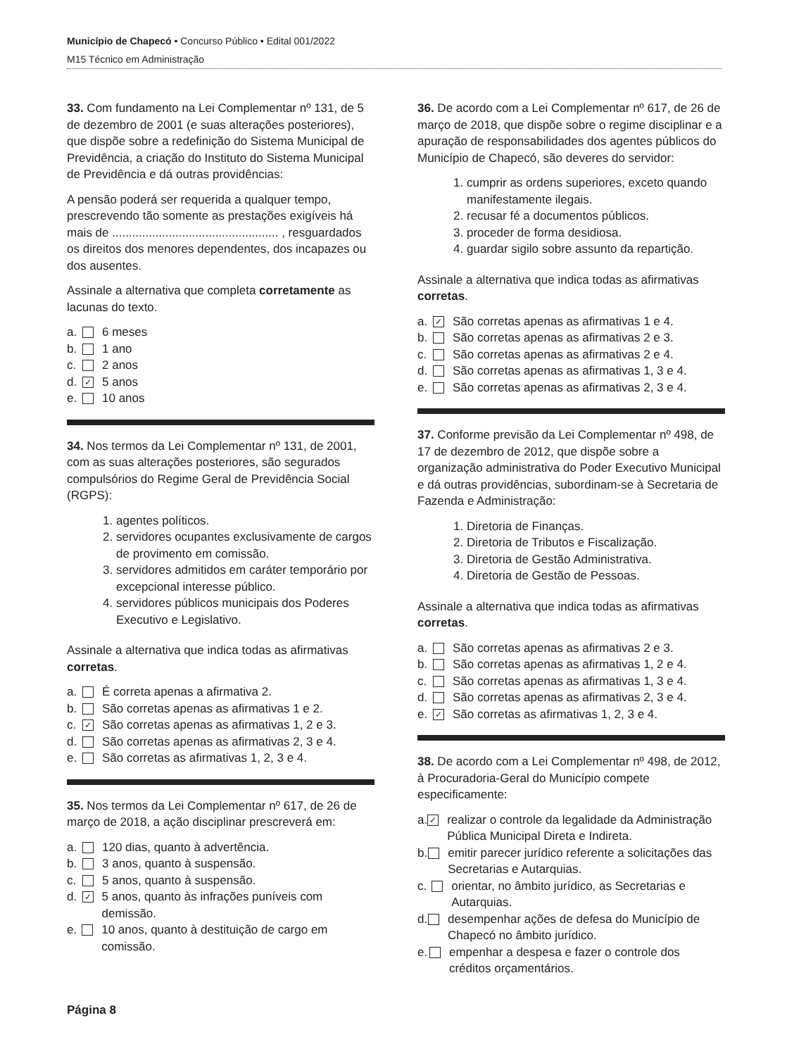Município de Chapecó • Concurso Público • Edital 001/2022
M15 Técnico em Administração
33. Com fundamento na Lei Complementar nº 131, de 5 de dezembro de 2001 (e suas alterações posteriores), que dispõe sobre a redefinição do Sistema Municipal de Previdência, a criação do Instituto do Sistema Municipal de Previdência e dá outras providências:
A pensão poderá ser requerida a qualquer tempo, prescrevendo tão somente as prestações exigíveis há mais de .................................................. , resguardados os direitos dos menores dependentes, dos incapazes ou dos ausentes.
Assinale a alternativa que completa corretamente as lacunas do texto.
a. 6 meses
b. 1 ano
c. 2 anos
d. ✓ 5 anos
e. 10 anos
34. Nos termos da Lei Complementar nº 131, de 2001, com as suas alterações posteriores, são segurados compulsórios do Regime Geral de Previdência Social (RGPS):
1. agentes políticos.
2. servidores ocupantes exclusivamente de cargos de provimento em comissão.
3. servidores admitidos em caráter temporário por excepcional interesse público.
4. servidores públicos municipais dos Poderes Executivo e Legislativo.
Assinale a alternativa que indica todas as afirmativas corretas.
a. É correta apenas a afirmativa 2.
b. São corretas apenas as afirmativas 1 e 2.
c. ✓ São corretas apenas as afirmativas 1, 2 e 3.
d. São corretas apenas as afirmativas 2, 3 e 4.
e. São corretas as afirmativas 1, 2, 3 e 4.
35. Nos termos da Lei Complementar nº 617, de 26 de março de 2018, a ação disciplinar prescreverá em:
a. 120 dias, quanto à advertência.
b. 3 anos, quanto à suspensão.
c. 5 anos, quanto à suspensão.
d. ✓ 5 anos, quanto às infrações puníveis com demissão.
e. 10 anos, quanto à destituição de cargo em comissão.
36. De acordo com a Lei Complementar nº 617, de 26 de março de 2018, que dispõe sobre o regime disciplinar e a apuração de responsabilidades dos agentes públicos do Município de Chapecó, são deveres do servidor:
1. cumprir as ordens superiores, exceto quando manifestamente ilegais.
2. recusar fé a documentos públicos.
3. proceder de forma desidiosa.
4. guardar sigilo sobre assunto da repartição.
Assinale a alternativa que indica todas as afirmativas corretas.
a. ✓ São corretas apenas as afirmativas 1 e 4.
b. São corretas apenas as afirmativas 2 e 3.
c. São corretas apenas as afirmativas 2 e 4.
d. São corretas apenas as afirmativas 1, 3 e 4.
e. São corretas apenas as afirmativas 2, 3 e 4.
37. Conforme previsão da Lei Complementar nº 498, de 17 de dezembro de 2012, que dispõe sobre a organização administrativa do Poder Executivo Municipal e dá outras providências, subordinam-se à Secretaria de Fazenda e Administração:
1. Diretoria de Finanças.
2. Diretoria de Tributos e Fiscalização.
3. Diretoria de Gestão Administrativa.
4. Diretoria de Gestão de Pessoas.
Assinale a alternativa que indica todas as afirmativas corretas.
a. São corretas apenas as afirmativas 2 e 3.
b. São corretas apenas as afirmativas 1, 2 e 4.
c. São corretas apenas as afirmativas 1, 3 e 4.
d. São corretas apenas as afirmativas 2, 3 e 4.
e. ✓ São corretas as afirmativas 1, 2, 3 e 4.
38. De acordo com a Lei Complementar nº 498, de 2012, à Procuradoria-Geral do Município compete especificamente:
a. ✓ realizar o controle da legalidade da Administração Pública Municipal Direta e Indireta.
b. emitir parecer jurídico referente a solicitações das Secretarias e Autarquias.
c. orientar, no âmbito jurídico, as Secretarias e Autarquias.
d. desempenhar ações de defesa do Município de Chapecó no âmbito jurídico.
e. empenhar a despesa e fazer o controle dos créditos orçamentários.
Página 8